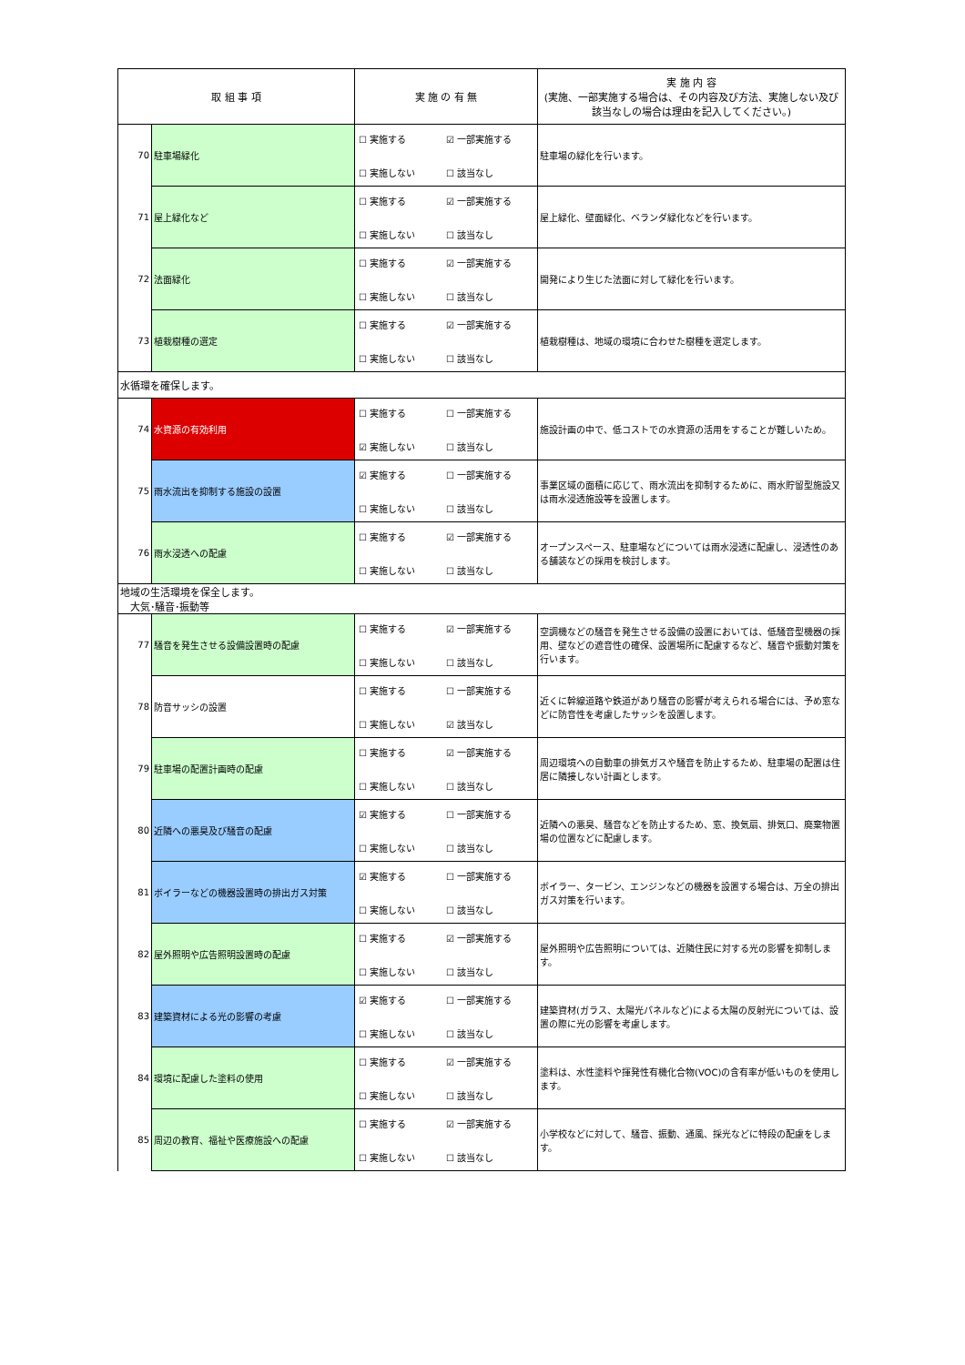| 取 組 事 項 | | 実 施 の 有 無 | 実 施 内 容 (実施、一部実施する場合は、その内容及び方法、実施しない及び該当なしの場合は理由を記入してください。) |
| --- | --- | --- | --- |
| 70 | 駐車場緑化 | ☐ 実施する ☑ 一部実施する ☐ 実施しない ☐ 該当なし | 駐車場の緑化を行います。 |
| 71 | 屋上緑化など | ☐ 実施する ☑ 一部実施する ☐ 実施しない ☐ 該当なし | 屋上緑化、壁面緑化、ベランダ緑化などを行います。 |
| 72 | 法面緑化 | ☐ 実施する ☑ 一部実施する ☐ 実施しない ☐ 該当なし | 開発により生じた法面に対して緑化を行います。 |
| 73 | 植栽樹種の選定 | ☐ 実施する ☑ 一部実施する ☐ 実施しない ☐ 該当なし | 植栽樹種は、地域の環境に合わせた樹種を選定します。 |
| 水循環を確保します。 | | | |
| 74 | 水資源の有効利用 | ☐ 実施する ☐ 一部実施する ☑ 実施しない ☐ 該当なし | 施設計画の中で、低コストでの水資源の活用をすることが難しいため。 |
| 75 | 雨水流出を抑制する施設の設置 | ☑ 実施する ☐ 一部実施する ☐ 実施しない ☐ 該当なし | 事業区域の面積に応じて、雨水流出を抑制するために、雨水貯留型施設又は雨水浸透施設等を設置します。 |
| 76 | 雨水浸透への配慮 | ☐ 実施する ☑ 一部実施する ☐ 実施しない ☐ 該当なし | オープンスペース、駐車場などについては雨水浸透に配慮し、浸透性のある舗装などの採用を検討します。 |
| 地域の生活環境を保全します。 大気･騒音･振動等 | | | |
| 77 | 騒音を発生させる設備設置時の配慮 | ☐ 実施する ☑ 一部実施する ☐ 実施しない ☐ 該当なし | 空調機などの騒音を発生させる設備の設置においては、低騒音型機器の採用、壁などの遮音性の確保、設置場所に配慮するなど、騒音や振動対策を行います。 |
| 78 | 防音サッシの設置 | ☐ 実施する ☐ 一部実施する ☐ 実施しない ☑ 該当なし | 近くに幹線道路や鉄道があり騒音の影響が考えられる場合には、予め窓などに防音性を考慮したサッシを設置します。 |
| 79 | 駐車場の配置計画時の配慮 | ☐ 実施する ☑ 一部実施する ☐ 実施しない ☐ 該当なし | 周辺環境への自動車の排気ガスや騒音を防止するため、駐車場の配置は住居に隣接しない計画とします。 |
| 80 | 近隣への悪臭及び騒音の配慮 | ☑ 実施する ☐ 一部実施する ☐ 実施しない ☐ 該当なし | 近隣への悪臭、騒音などを防止するため、窓、換気扇、排気口、廃棄物置場の位置などに配慮します。 |
| 81 | ボイラーなどの機器設置時の排出ガス対策 | ☑ 実施する ☐ 一部実施する ☐ 実施しない ☐ 該当なし | ボイラー、タービン、エンジンなどの機器を設置する場合は、万全の排出ガス対策を行います。 |
| 82 | 屋外照明や広告照明設置時の配慮 | ☐ 実施する ☑ 一部実施する ☐ 実施しない ☐ 該当なし | 屋外照明や広告照明については、近隣住民に対する光の影響を抑制します。 |
| 83 | 建築資材による光の影響の考慮 | ☑ 実施する ☐ 一部実施する ☐ 実施しない ☐ 該当なし | 建築資材(ガラス、太陽光パネルなど)による太陽の反射光については、設置の際に光の影響を考慮します。 |
| 84 | 環境に配慮した塗料の使用 | ☐ 実施する ☑ 一部実施する ☐ 実施しない ☐ 該当なし | 塗料は、水性塗料や揮発性有機化合物(VOC)の含有率が低いものを使用します。 |
| 85 | 周辺の教育、福祉や医療施設への配慮 | ☐ 実施する ☑ 一部実施する ☐ 実施しない ☐ 該当なし | 小学校などに対して、騒音、振動、通風、採光などに特段の配慮をします。 |